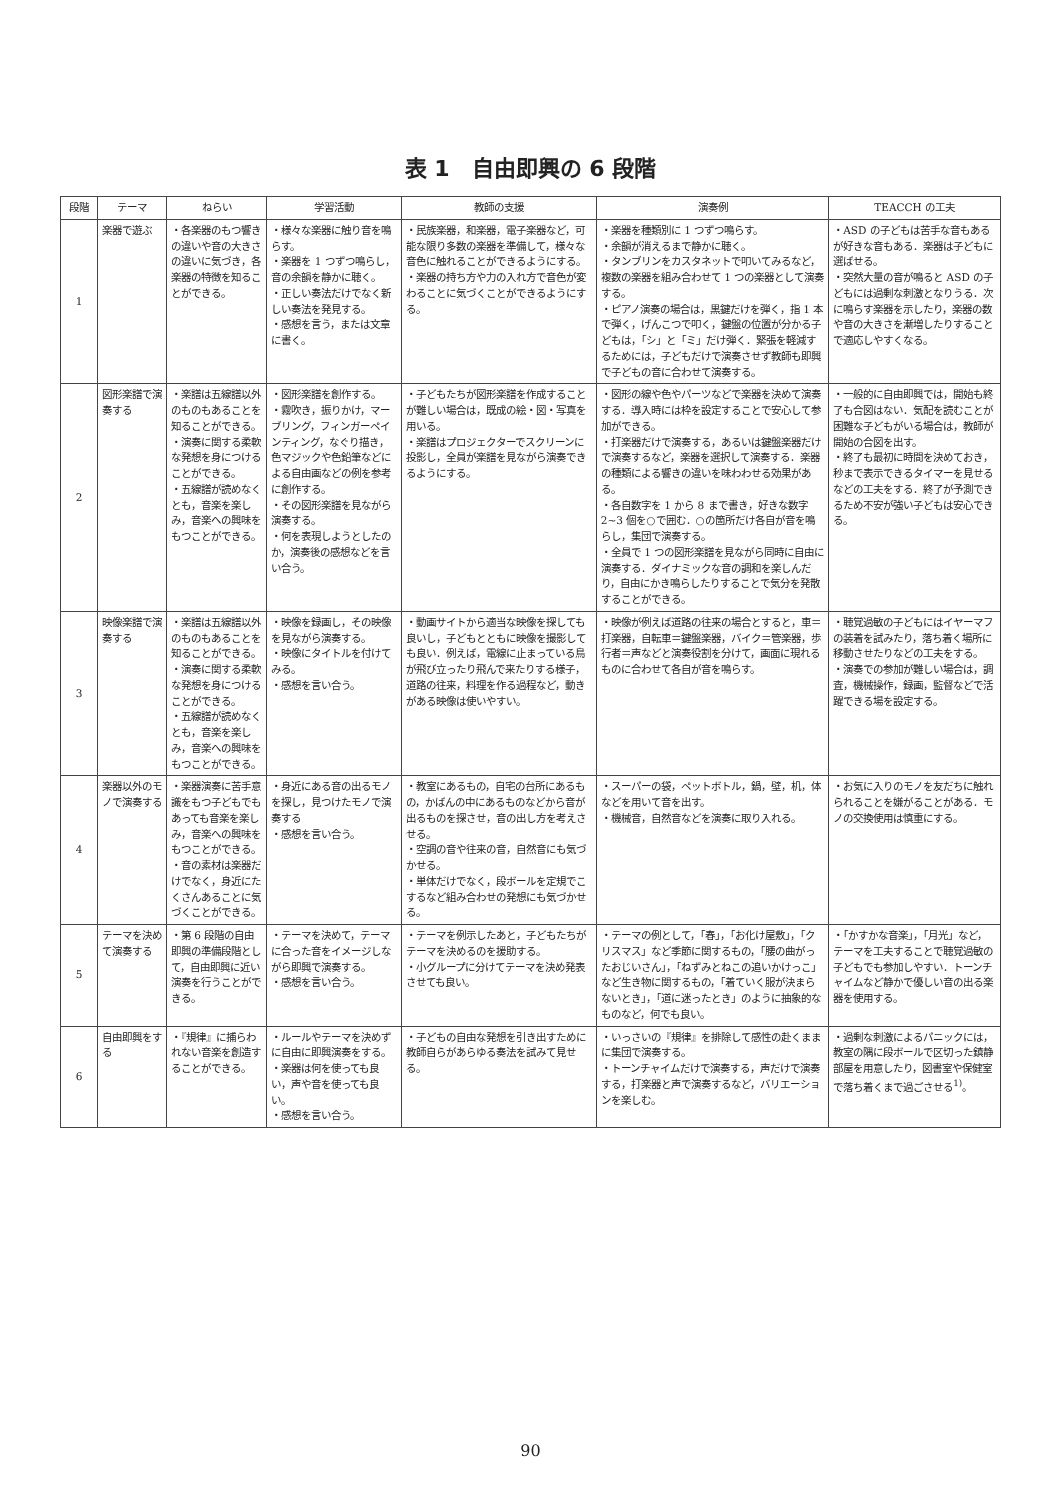表 1　自由即興の 6 段階
| 段階 | テーマ | ねらい | 学習活動 | 教師の支援 | 演奏例 | TEACCH の工夫 |
| --- | --- | --- | --- | --- | --- | --- |
| 1 | 楽器で遊ぶ | ・各楽器のもつ響きの違いや音の大きさの違いに気づき，各楽器の特徴を知ることができる。 | ・様々な楽器に触り音を鳴らす。 ・楽器を 1 つずつ鳴らし，音の余韻を静かに聴く。 ・正しい奏法だけでなく新しい奏法を発見する。 ・感想を言う，または文章に書く。 | ・民族楽器，和楽器，電子楽器など，可能な限り多数の楽器を準備して，様々な音色に触れることができるようにする。 ・楽器の持ち方や力の入れ方で音色が変わることに気づくことができるようにする。 | ・楽器を種類別に 1 つずつ鳴らす。 ・余韻が消えるまで静かに聴く。 ・タンブリンをカスタネットで叩いてみるなど，複数の楽器を組み合わせて 1 つの楽器として演奏する。 ・ピアノ演奏の場合は，黒鍵だけを弾く，指 1 本で弾く，げんこつで叩く，鍵盤の位置が分かる子どもは，「シ」と「ミ」だけ弾く．緊張を軽減するためには，子どもだけで演奏させず教師も即興で子どもの音に合わせて演奏する。 | ・ASD の子どもは苦手な音もあるが好きな音もある．楽器は子どもに選ばせる。 ・突然大量の音が鳴ると ASD の子どもには過剰な刺激となりうる．次に鳴らす楽器を示したり，楽器の数や音の大きさを漸増したりすることで適応しやすくなる。 |
| 2 | 図形楽譜で演奏する | ・楽譜は五線譜以外のものもあることを知ることができる。 ・演奏に関する柔軟な発想を身につけることができる。 ・五線譜が読めなくとも，音楽を楽しみ，音楽への興味をもつことができる。 | ・図形楽譜を創作する。 ・霧吹き，振りかけ，マーブリング，フィンガーペインティング，なぐり描き，色マジックや色鉛筆などによる自由画などの例を参考に創作する。 ・その図形楽譜を見ながら演奏する。 ・何を表現しようとしたのか，演奏後の感想などを言い合う。 | ・子どもたちが図形楽譜を作成することが難しい場合は，既成の絵・図・写真を用いる。 ・楽譜はプロジェクターでスクリーンに投影し，全員が楽譜を見ながら演奏できるようにする。 | ・図形の線や色やパーツなどで楽器を決めて演奏する．導入時には枠を設定することで安心して参加ができる。 ・打楽器だけで演奏する，あるいは鍵盤楽器だけで演奏するなど，楽器を選択して演奏する．楽器の種類による響きの違いを味わわせる効果がある。 ・各自数字を 1 から 8 まで書き，好きな数字 2~3 個を○で囲む．○の箇所だけ各自が音を鳴らし，集団で演奏する。 ・全員で 1 つの図形楽譜を見ながら同時に自由に演奏する．ダイナミックな音の調和を楽しんだり，自由にかき鳴らしたりすることで気分を発散することができる。 | ・一般的に自由即興では，開始も終了も合図はない．気配を読むことが困難な子どもがいる場合は，教師が開始の合図を出す。 ・終了も最初に時間を決めておき，秒まで表示できるタイマーを見せるなどの工夫をする．終了が予測できるため不安が強い子どもは安心できる。 |
| 3 | 映像楽譜で演奏する | ・楽譜は五線譜以外のものもあることを知ることができる。 ・演奏に関する柔軟な発想を身につけることができる。 ・五線譜が読めなくとも，音楽を楽しみ，音楽への興味をもつことができる。 | ・映像を録画し，その映像を見ながら演奏する。 ・映像にタイトルを付けてみる。 ・感想を言い合う。 | ・動画サイトから適当な映像を探しても良いし，子どもとともに映像を撮影しても良い．例えば，電線に止まっている鳥が飛び立ったり飛んで来たりする様子，道路の往来，料理を作る過程など，動きがある映像は使いやすい。 | ・映像が例えば道路の往来の場合とすると，車＝打楽器，自転車＝鍵盤楽器，バイク＝管楽器，歩行者＝声などと演奏役割を分けて，画面に現れるものに合わせて各自が音を鳴らす。 | ・聴覚過敏の子どもにはイヤーマフの装着を試みたり，落ち着く場所に移動させたりなどの工夫をする。 ・演奏での参加が難しい場合は，調査，機械操作，録画，監督などで活躍できる場を設定する。 |
| 4 | 楽器以外のモノで演奏する | ・楽器演奏に苦手意識をもつ子どもでもあっても音楽を楽しみ，音楽への興味をもつことができる。 ・音の素材は楽器だけでなく，身近にたくさんあることに気づくことができる。 | ・身近にある音の出るモノを探し，見つけたモノで演奏する ・感想を言い合う。 | ・教室にあるもの，自宅の台所にあるもの，かばんの中にあるものなどから音が出るものを探させ，音の出し方を考えさせる。 ・空調の音や往来の音，自然音にも気づかせる。 ・単体だけでなく，段ボールを定規でこするなど組み合わせの発想にも気づかせる。 | ・スーパーの袋，ペットボトル，鍋，壁，机，体などを用いて音を出す。 ・機械音，自然音などを演奏に取り入れる。 | ・お気に入りのモノを友だちに触れられることを嫌がることがある．モノの交換使用は慎重にする。 |
| 5 | テーマを決めて演奏する | ・第 6 段階の自由即興の準備段階として，自由即興に近い演奏を行うことができる。 | ・テーマを決めて，テーマに合った音をイメージしながら即興で演奏する。 ・感想を言い合う。 | ・テーマを例示したあと，子どもたちがテーマを決めるのを援助する。 ・小グループに分けてテーマを決め発表させても良い。 | ・テーマの例として，「春」，「お化け屋敷」，「クリスマス」など季節に関するもの，「腰の曲がったおじいさん」，「ねずみとねこの追いかけっこ」など生き物に関するもの，「着ていく服が決まらないとき」，「道に迷ったとき」のように抽象的なものなど，何でも良い。 | ・「かすかな音楽」，「月光」など，テーマを工夫することで聴覚過敏の子どもでも参加しやすい．トーンチャイムなど静かで優しい音の出る楽器を使用する。 |
| 6 | 自由即興をする | ・『規律』に捕らわれない音楽を創造することができる。 | ・ルールやテーマを決めずに自由に即興演奏をする。 ・楽器は何を使っても良い，声や音を使っても良い。 ・感想を言い合う。 | ・子どもの自由な発想を引き出すために教師自らがあらゆる奏法を試みて見せる。 | ・いっさいの『規律』を排除して感性の赴くままに集団で演奏する。 ・トーンチャイムだけで演奏する，声だけで演奏する，打楽器と声で演奏するなど，バリエーションを楽しむ。 | ・過剰な刺激によるパニックには，教室の隅に段ボールで区切った鎮静部屋を用意したり，図書室や保健室で落ち着くまで過ごさせる<sup>1)</sup>。 |
90